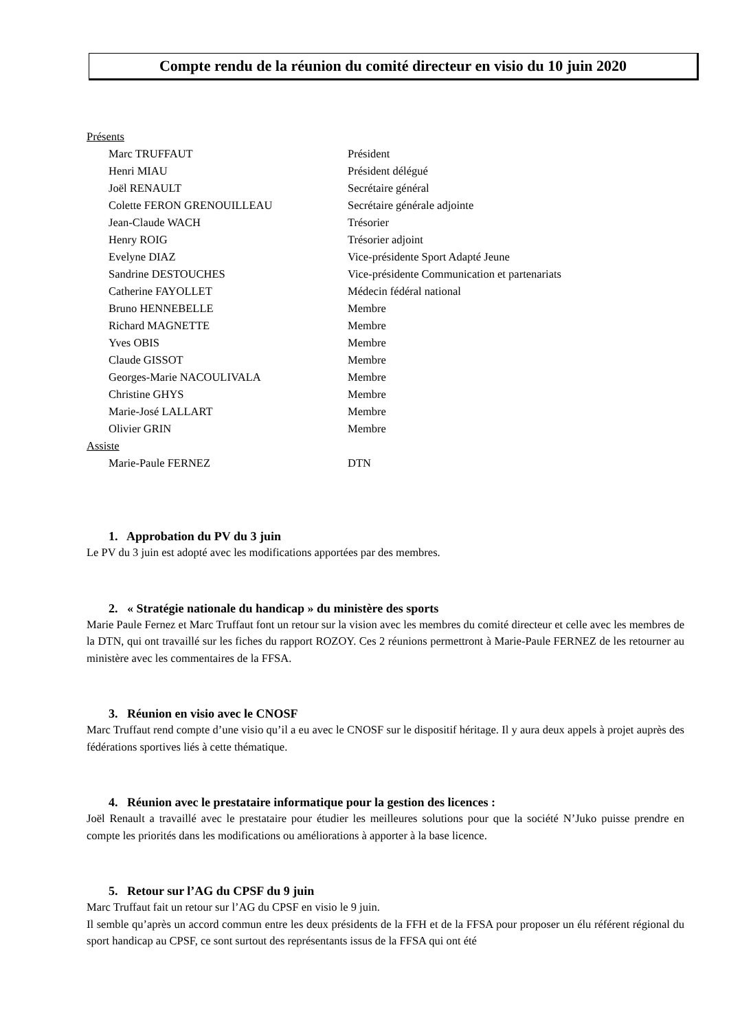Compte rendu de la réunion du comité directeur en visio du 10 juin 2020
Présents
| Marc TRUFFAUT | Président |
| Henri MIAU | Président délégué |
| Joël RENAULT | Secrétaire général |
| Colette FERON GRENOUILLEAU | Secrétaire générale adjointe |
| Jean-Claude WACH | Trésorier |
| Henry ROIG | Trésorier adjoint |
| Evelyne DIAZ | Vice-présidente Sport Adapté Jeune |
| Sandrine DESTOUCHES | Vice-présidente Communication et partenariats |
| Catherine FAYOLLET | Médecin fédéral national |
| Bruno HENNEBELLE | Membre |
| Richard MAGNETTE | Membre |
| Yves OBIS | Membre |
| Claude GISSOT | Membre |
| Georges-Marie NACOULIVALA | Membre |
| Christine GHYS | Membre |
| Marie-José LALLART | Membre |
| Olivier GRIN | Membre |
Assiste
| Marie-Paule FERNEZ | DTN |
1. Approbation du PV du 3 juin
Le PV du 3 juin est adopté avec les modifications apportées par des membres.
2. « Stratégie nationale du handicap » du ministère des sports
Marie Paule Fernez et Marc Truffaut font un retour sur la vision avec les membres du comité directeur et celle avec les membres de la DTN, qui ont travaillé sur les fiches du rapport ROZOY. Ces 2 réunions permettront à Marie-Paule FERNEZ de les retourner au ministère avec les commentaires de la FFSA.
3. Réunion en visio avec le CNOSF
Marc Truffaut rend compte d’une visio qu’il a eu avec le CNOSF sur le dispositif héritage. Il y aura deux appels à projet auprès des fédérations sportives liés à cette thématique.
4. Réunion avec le prestataire informatique pour la gestion des licences :
Joël Renault a travaillé avec le prestataire pour étudier les meilleures solutions pour que la société N’Juko puisse prendre en compte les priorités dans les modifications ou améliorations à apporter à la base licence.
5. Retour sur l’AG du CPSF du 9 juin
Marc Truffaut fait un retour sur l’AG du CPSF en visio le 9 juin.
Il semble qu’après un accord commun entre les deux présidents de la FFH et de la FFSA pour proposer un élu référent régional du sport handicap au CPSF, ce sont surtout des représentants issus de la FFSA qui ont été